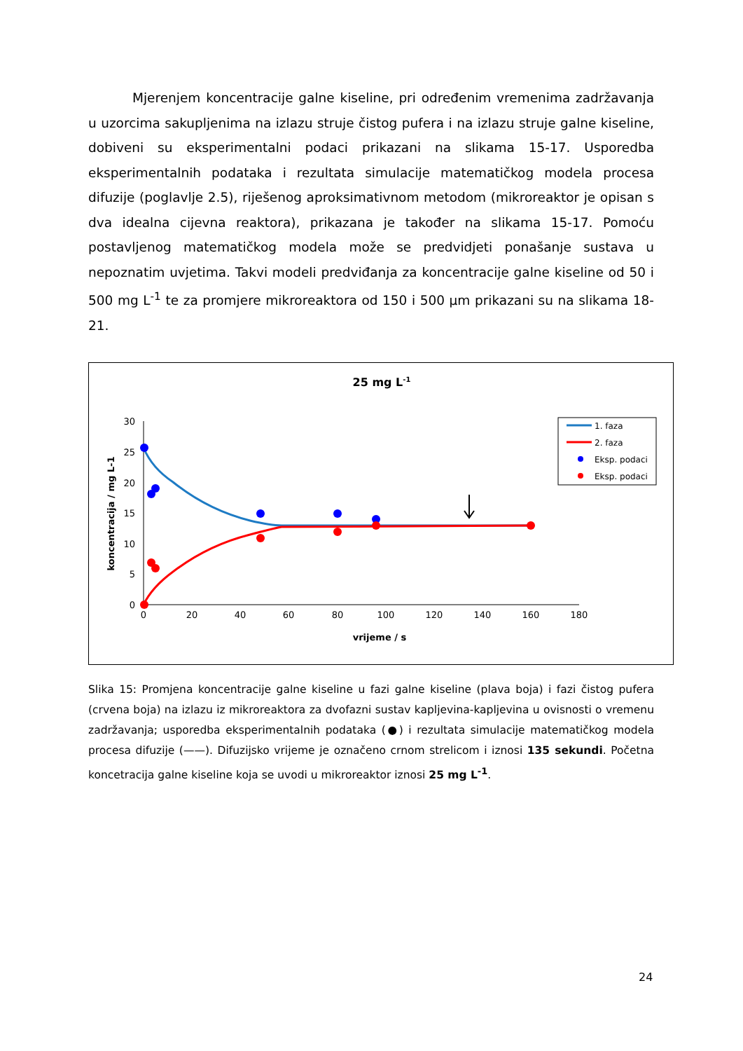Mjerenjem koncentracije galne kiseline, pri određenim vremenima zadržavanja u uzorcima sakupljenima na izlazu struje čistog pufera i na izlazu struje galne kiseline, dobiveni su eksperimentalni podaci prikazani na slikama 15-17. Usporedba eksperimentalnih podataka i rezultata simulacije matematičkog modela procesa difuzije (poglavlje 2.5), riješenog aproksimativnom metodom (mikroreaktor je opisan s dva idealna cijevna reaktora), prikazana je također na slikama 15-17. Pomoću postavljenog matematičkog modela može se predvidjeti ponašanje sustava u nepoznatim uvjetima. Takvi modeli predviđanja za koncentracije galne kiseline od 50 i 500 mg L<sup>-1</sup> te za promjere mikroreaktora od 150 i 500 μm prikazani su na slikama 18-21.
25 mg L-1
0
5
10
15
20
25
30
0
20
40
60
80
100
120
140
160
180
vrijeme / s
koncentracija / mg L-1
1. faza
2. faza
Eksp. podaci
Eksp. podaci
Slika 15: Promjena koncentracije galne kiseline u fazi galne kiseline (plava boja) i fazi čistog pufera (crvena boja) na izlazu iz mikroreaktora za dvofazni sustav kapljevina-kapljevina u ovisnosti o vremenu zadržavanja; usporedba eksperimentalnih podataka (●) i rezultata simulacije matematičkog modela procesa difuzije (——). Difuzijsko vrijeme je označeno crnom strelicom i iznosi 135 sekundi. Početna koncetracija galne kiseline koja se uvodi u mikroreaktor iznosi 25 mg L<sup>-1</sup>.
24